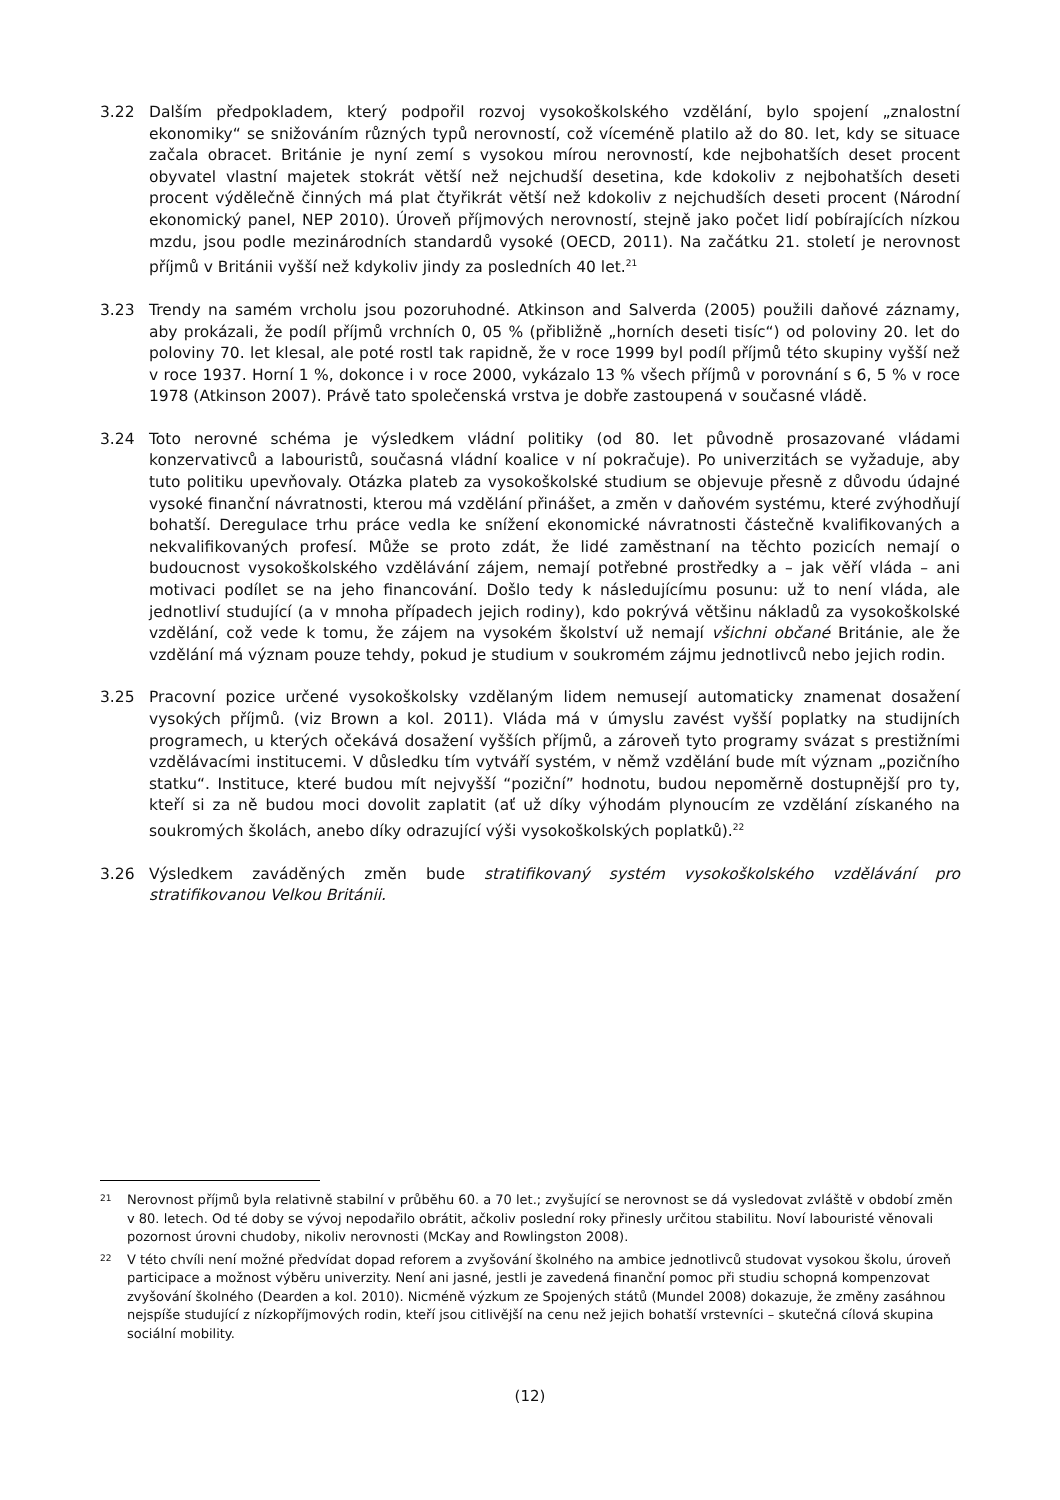3.22 Dalším předpokladem, který podpořil rozvoj vysokoškolského vzdělání, bylo spojení „znalostní ekonomiky“ se snižováním různých typů nerovností, což víceméně platilo až do 80. let, kdy se situace začala obracet. Británie je nyní zemí s vysokou mírou nerovností, kde nejbohatších deset procent obyvatel vlastní majetek stokrát větší než nejchudší desetina, kde kdokoliv z nejbohatších deseti procent výdělečně činných má plat čtyřikrát větší než kdokoliv z nejchudších deseti procent (Národní ekonomický panel, NEP 2010). Úroveň příjmových nerovností, stejně jako počet lidí pobírajících nízkou mzdu, jsou podle mezinárodních standardů vysoké (OECD, 2011). Na začátku 21. století je nerovnost příjmů v Británii vyšší než kdykoliv jindy za posledních 40 let.<sup>21</sup>
3.23 Trendy na samém vrcholu jsou pozoruhodné. Atkinson and Salverda (2005) použili daňové záznamy, aby prokázali, že podíl příjmů vrchních 0, 05 % (přibližně „horních deseti tisíc“) od poloviny 20. let do poloviny 70. let klesal, ale poté rostl tak rapidně, že v roce 1999 byl podíl příjmů této skupiny vyšší než v roce 1937. Horní 1 %, dokonce i v roce 2000, vykázalo 13 % všech příjmů v porovnání s 6, 5 % v roce 1978 (Atkinson 2007). Právě tato společenská vrstva je dobře zastoupená v současné vládě.
3.24 Toto nerovné schéma je výsledkem vládní politiky (od 80. let původně prosazované vládami konzervativců a labouristů, současná vládní koalice v ní pokračuje). Po univerzitách se vyžaduje, aby tuto politiku upevňovaly. Otázka plateb za vysokoškolské studium se objevuje přesně z důvodu údajné vysoké finanční návratnosti, kterou má vzdělání přinášet, a změn v daňovém systému, které zvýhodňují bohatší. Deregulace trhu práce vedla ke snížení ekonomické návratnosti částečně kvalifikovaných a nekvalifikovaných profesí. Může se proto zdát, že lidé zaměstnaní na těchto pozicích nemají o budoucnost vysokoškolského vzdělávání zájem, nemají potřebné prostředky a – jak věří vláda – ani motivaci podílet se na jeho financování. Došlo tedy k následujícímu posunu: už to není vláda, ale jednotliví studující (a v mnoha případech jejich rodiny), kdo pokrývá většinu nákladů za vysokoškolské vzdělání, což vede k tomu, že zájem na vysokém školství už nemají všichni občané Británie, ale že vzdělání má význam pouze tehdy, pokud je studium v soukromém zájmu jednotlivců nebo jejich rodin.
3.25 Pracovní pozice určené vysokoškolsky vzdělaným lidem nemusejí automaticky znamenat dosažení vysokých příjmů. (viz Brown a kol. 2011). Vláda má v úmyslu zavést vyšší poplatky na studijních programech, u kterých očekává dosažení vyšších příjmů, a zároveň tyto programy svázat s prestižními vzdělávacími institucemi. V důsledku tím vytváří systém, v němž vzdělání bude mít význam „pozičního statku“. Instituce, které budou mít nejvyšší “poziční” hodnotu, budou nepoměrně dostupnější pro ty, kteří si za ně budou moci dovolit zaplatit (ať už díky výhodám plynoucím ze vzdělání získaného na soukromých školách, anebo díky odrazující výši vysokoškolských poplatků).<sup>22</sup>
3.26 Výsledkem zaváděných změn bude stratifikovaný systém vysokoškolského vzdělávání pro stratifikovanou Velkou Británii.
21
Nerovnost příjmů byla relativně stabilní v průběhu 60. a 70 let.; zvyšující se nerovnost se dá vysledovat zvláště v období změn v 80. letech. Od té doby se vývoj nepodařilo obrátit, ačkoliv poslední roky přinesly určitou stabilitu. Noví labouristé věnovali pozornost úrovni chudoby, nikoliv nerovnosti (McKay and Rowlingston 2008).
22
V této chvíli není možné předvídat dopad reforem a zvyšování školného na ambice jednotlivců studovat vysokou školu, úroveň participace a možnost výběru univerzity. Není ani jasné, jestli je zavedená finanční pomoc při studiu schopná kompenzovat zvyšování školného (Dearden a kol. 2010). Nicméně výzkum ze Spojených států (Mundel 2008) dokazuje, že změny zasáhnou nejspíše studující z nízkopříjmových rodin, kteří jsou citlivější na cenu než jejich bohatší vrstevníci – skutečná cílová skupina sociální mobility.
(12)